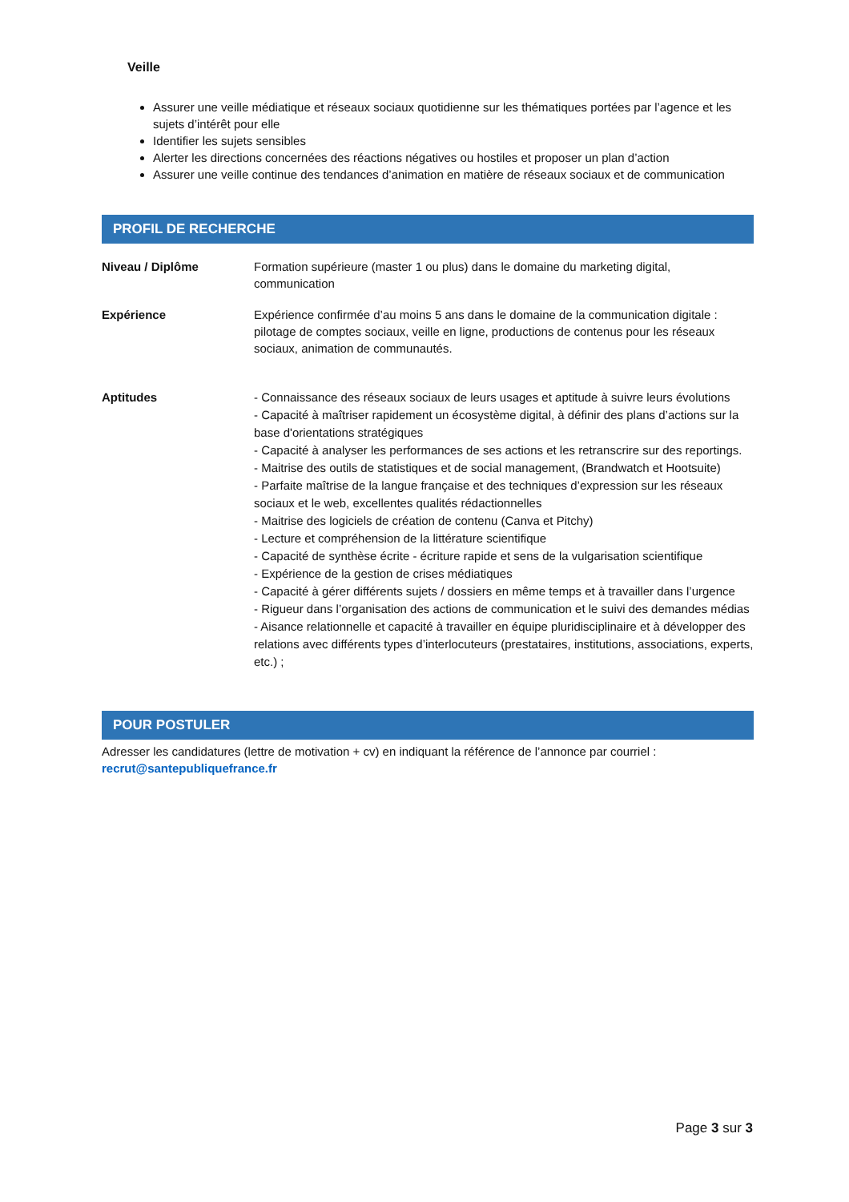Veille
Assurer une veille médiatique et réseaux sociaux quotidienne sur les thématiques portées par l’agence et les sujets d’intérêt pour elle
Identifier les sujets sensibles
Alerter les directions concernées des réactions négatives ou hostiles et proposer un plan d’action
Assurer une veille continue des tendances d’animation en matière de réseaux sociaux et de communication
PROFIL DE RECHERCHE
Niveau / Diplôme Formation supérieure (master 1 ou plus) dans le domaine du marketing digital, communication
Expérience Expérience confirmée d’au moins 5 ans dans le domaine de la communication digitale : pilotage de comptes sociaux, veille en ligne, productions de contenus pour les réseaux sociaux, animation de communautés.
Aptitudes - Connaissance des réseaux sociaux de leurs usages et aptitude à suivre leurs évolutions
- Capacité à maîtriser rapidement un écosystème digital, à définir des plans d’actions sur la base d'orientations stratégiques
- Capacité à analyser les performances de ses actions et les retranscrire sur des reportings.
- Maitrise des outils de statistiques et de social management, (Brandwatch et Hootsuite)
- Parfaite maîtrise de la langue française et des techniques d’expression sur les réseaux sociaux et le web, excellentes qualités rédactionnelles
- Maitrise des logiciels de création de contenu (Canva et Pitchy)
- Lecture et compréhension de la littérature scientifique
- Capacité de synthèse écrite - écriture rapide et sens de la vulgarisation scientifique
- Expérience de la gestion de crises médiatiques
- Capacité à gérer différents sujets / dossiers en même temps et à travailler dans l’urgence
- Rigueur dans l’organisation des actions de communication et le suivi des demandes médias
- Aisance relationnelle et capacité à travailler en équipe pluridisciplinaire et à développer des relations avec différents types d’interlocuteurs (prestataires, institutions, associations, experts, etc.) ;
POUR POSTULER
Adresser les candidatures (lettre de motivation + cv) en indiquant la référence de l’annonce par courriel :
recrut@santepubliquefrance.fr
Page 3 sur 3